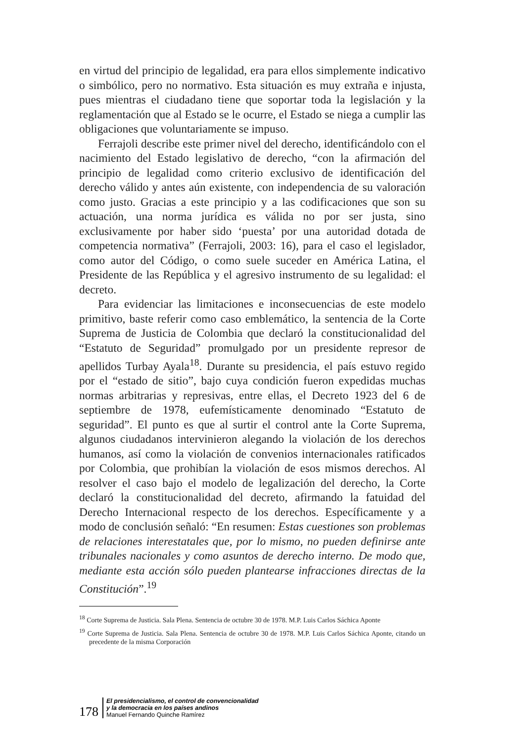en virtud del principio de legalidad, era para ellos simplemente indicativo o simbólico, pero no normativo. Esta situación es muy extraña e injusta, pues mientras el ciudadano tiene que soportar toda la legislación y la reglamentación que al Estado se le ocurre, el Estado se niega a cumplir las obligaciones que voluntariamente se impuso.
Ferrajoli describe este primer nivel del derecho, identificándolo con el nacimiento del Estado legislativo de derecho, “con la afirmación del principio de legalidad como criterio exclusivo de identificación del derecho válido y antes aún existente, con independencia de su valoración como justo. Gracias a este principio y a las codificaciones que son su actuación, una norma jurídica es válida no por ser justa, sino exclusivamente por haber sido ‘puesta’ por una autoridad dotada de competencia normativa” (Ferrajoli, 2003: 16), para el caso el legislador, como autor del Código, o como suele suceder en América Latina, el Presidente de las República y el agresivo instrumento de su legalidad: el decreto.
Para evidenciar las limitaciones e inconsecuencias de este modelo primitivo, baste referir como caso emblemático, la sentencia de la Corte Suprema de Justicia de Colombia que declaró la constitucionalidad del “Estatuto de Seguridad” promulgado por un presidente represor de apellidos Turbay Ayala<sup>18</sup>. Durante su presidencia, el país estuvo regido por el “estado de sitio”, bajo cuya condición fueron expedidas muchas normas arbitrarias y represivas, entre ellas, el Decreto 1923 del 6 de septiembre de 1978, eufemísticamente denominado “Estatuto de seguridad”. El punto es que al surtir el control ante la Corte Suprema, algunos ciudadanos intervinieron alegando la violación de los derechos humanos, así como la violación de convenios internacionales ratificados por Colombia, que prohibían la violación de esos mismos derechos. Al resolver el caso bajo el modelo de legalización del derecho, la Corte declaró la constitucionalidad del decreto, afirmando la fatuidad del Derecho Internacional respecto de los derechos. Específicamente y a modo de conclusión señaló: “En resumen: Estas cuestiones son problemas de relaciones interestatales que, por lo mismo, no pueden definirse ante tribunales nacionales y como asuntos de derecho interno. De modo que, mediante esta acción sólo pueden plantearse infracciones directas de la Constitución”.<sup>19</sup>
<sup>18</sup> Corte Suprema de Justicia. Sala Plena. Sentencia de octubre 30 de 1978. M.P. Luis Carlos Sáchica Aponte
<sup>19</sup> Corte Suprema de Justicia. Sala Plena. Sentencia de octubre 30 de 1978. M.P. Luis Carlos Sáchica Aponte, citando un precedente de la misma Corporación
178
El presidencialismo, el control de convencionalidad
y la democracia en los países andinos
Manuel Fernando Quinche Ramírez